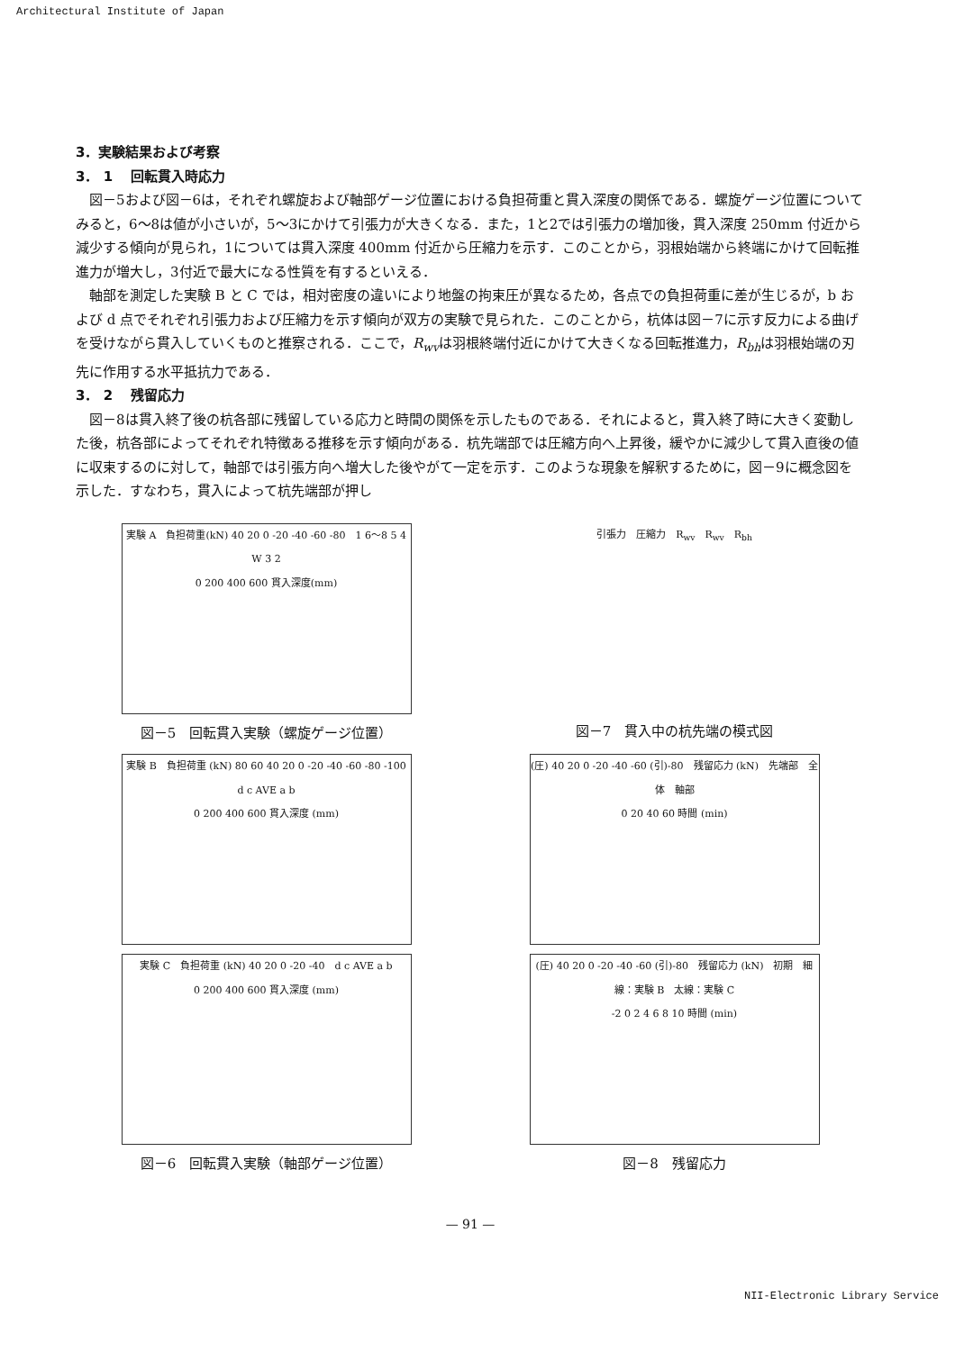Architectural Institute of Japan
3．実験結果および考察
3． 1　 回転貫入時応力
図－5および図－6は，それぞれ螺旋および軸部ゲージ位置における負担荷重と貫入深度の関係である．螺旋ゲージ位置についてみると，6～8は値が小さいが，5～3にかけて引張力が大きくなる．また，1と2では引張力の増加後，貫入深度 250mm 付近から減少する傾向が見られ，1については貫入深度 400mm 付近から圧縮力を示す．このことから，羽根始端から終端にかけて回転推進力が増大し，3付近で最大になる性質を有するといえる．
軸部を測定した実験 B と C では，相対密度の違いにより地盤の拘束圧が異なるため，各点での負担荷重に差が生じるが，b および d 点でそれぞれ引張力および圧縮力を示す傾向が双方の実験で見られた．このことから，杭体は図－7に示す反力による曲げを受けながら貫入していくものと推察される．ここで，R<sub>wv</sub>は羽根終端付近にかけて大きくなる回転推進力，R<sub>bh</sub>は羽根始端の刃先に作用する水平抵抗力である．
3． 2　 残留応力
図－8は貫入終了後の杭各部に残留している応力と時間の関係を示したものである．それによると，貫入終了時に大きく変動した後，杭各部によってそれぞれ特徴ある推移を示す傾向がある．杭先端部では圧縮方向へ上昇後，緩やかに減少して貫入直後の値に収束するのに対して，軸部では引張方向へ増大した後やがて一定を示す．このような現象を解釈するために，図－9に概念図を示した．すなわち，貫入によって杭先端部が押し
実験 A　負担荷重(kN) 40 20 0 -20 -40 -60 -80　1 6～8 5 4 W 3 2
0 200 400 600 貫入深度(mm)
図－5　回転貫入実験（螺旋ゲージ位置）
引張力　圧縮力　R<sub>wv</sub>　R<sub>wv</sub>　R<sub>bh</sub>
図－7　貫入中の杭先端の模式図
実験 B　負担荷重 (kN) 80 60 40 20 0 -20 -40 -60 -80 -100　d c AVE a b
0 200 400 600 貫入深度 (mm)
(圧) 40 20 0 -20 -40 -60 (引)-80　残留応力 (kN)　先端部　全体　軸部
0 20 40 60 時間 (min)
実験 C　負担荷重 (kN) 40 20 0 -20 -40　d c AVE a b
0 200 400 600 貫入深度 (mm)
図－6　回転貫入実験（軸部ゲージ位置）
(圧) 40 20 0 -20 -40 -60 (引)-80　残留応力 (kN)　初期　細線：実験 B　太線：実験 C
-2 0 2 4 6 8 10 時間 (min)
図－8　残留応力
— 91 —
NII-Electronic Library Service